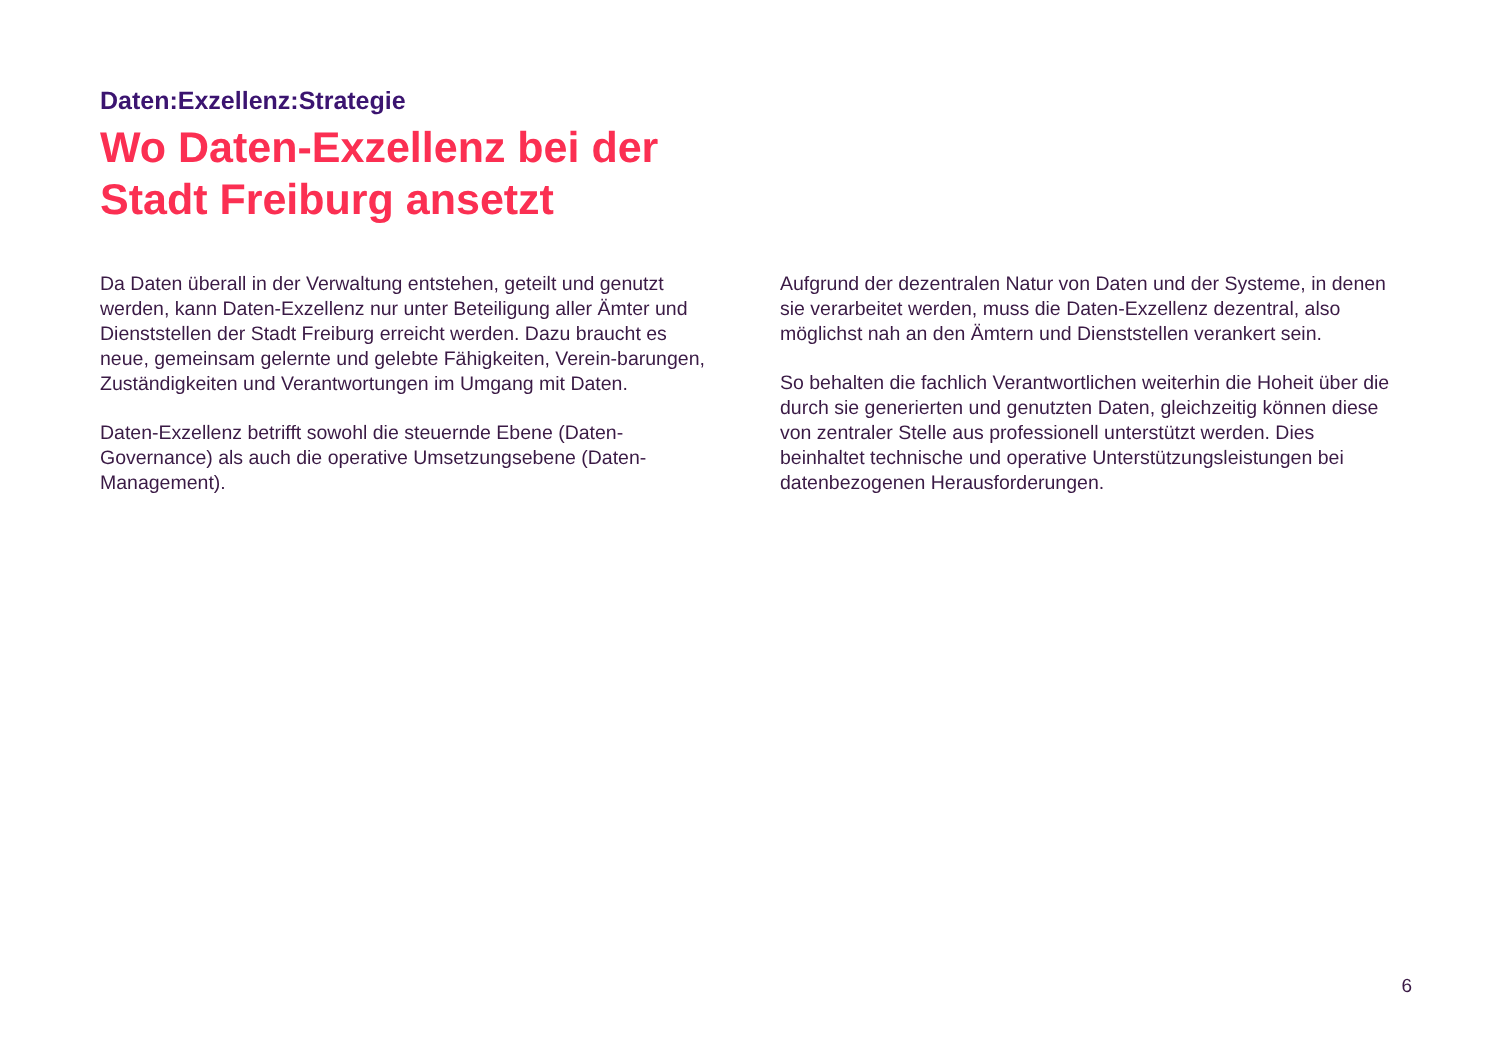Daten:Exzellenz:Strategie
Wo Daten-Exzellenz bei der
Stadt Freiburg ansetzt
Da Daten überall in der Verwaltung entstehen, geteilt und genutzt werden, kann Daten-Exzellenz nur unter Beteiligung aller Ämter und Dienststellen der Stadt Freiburg erreicht werden. Dazu braucht es neue, gemeinsam gelernte und gelebte Fähigkeiten, Verein-barungen, Zuständigkeiten und Verantwortungen im Umgang mit Daten.
Daten-Exzellenz betrifft sowohl die steuernde Ebene (Daten-Governance) als auch die operative Umsetzungsebene (Daten-Management).
Aufgrund der dezentralen Natur von Daten und der Systeme, in denen sie verarbeitet werden, muss die Daten-Exzellenz dezentral, also möglichst nah an den Ämtern und Dienststellen verankert sein.
So behalten die fachlich Verantwortlichen weiterhin die Hoheit über die durch sie generierten und genutzten Daten, gleichzeitig können diese von zentraler Stelle aus professionell unterstützt werden. Dies beinhaltet technische und operative Unterstützungsleistungen bei datenbezogenen Herausforderungen.
6